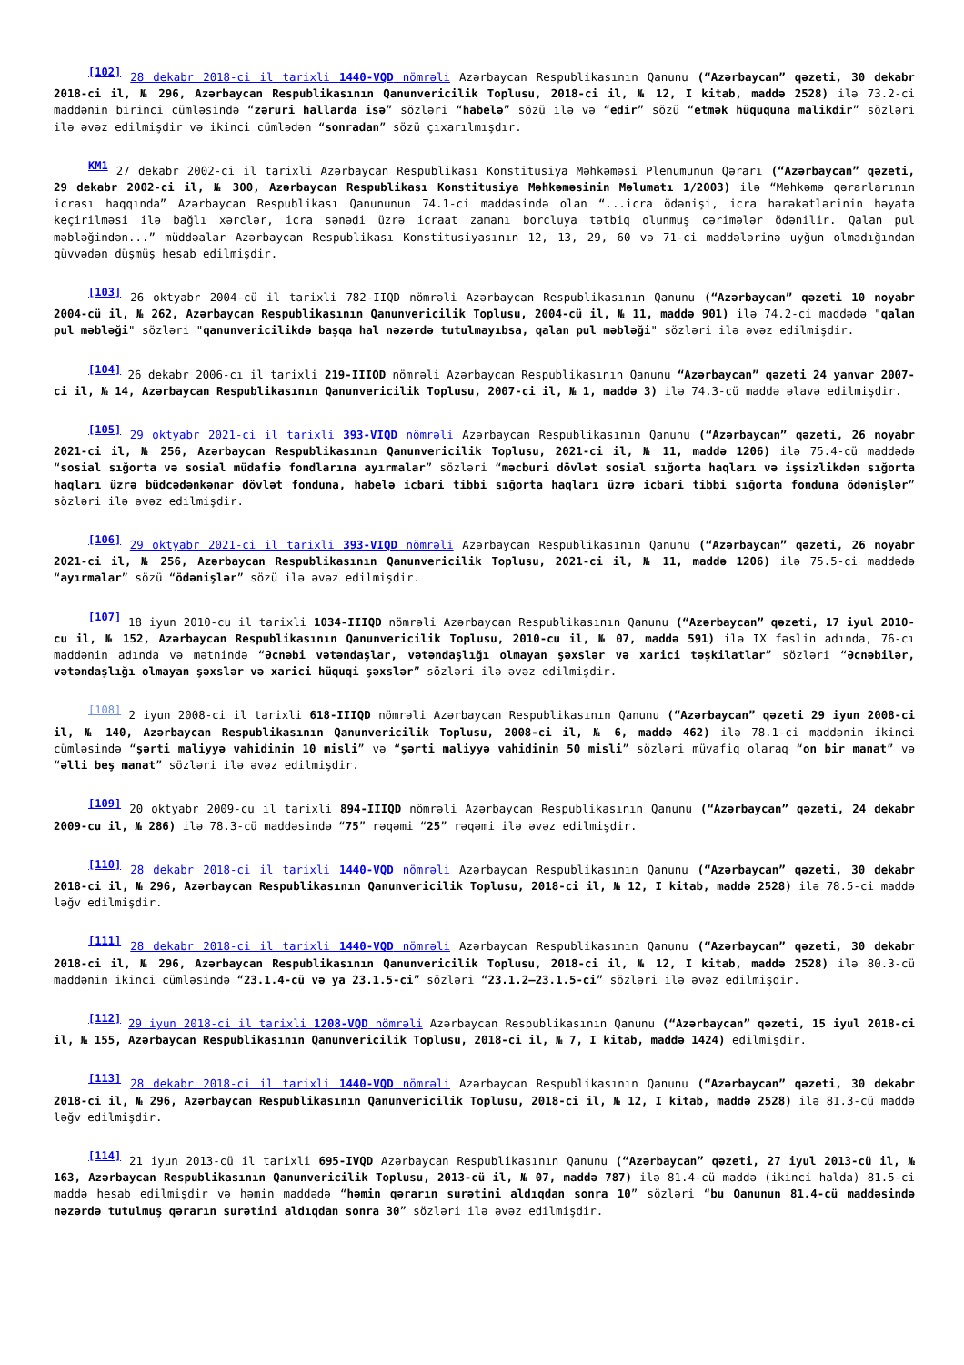<sup>[102]</sup> 28 dekabr 2018-ci il tarixli 1440-VQD nömrəli Azərbaycan Respublikasının Qanunu (“Azərbaycan” qəzeti, 30 dekabr 2018-ci il, № 296, Azərbaycan Respublikasının Qanunvericilik Toplusu, 2018-ci il, № 12, I kitab, maddə 2528) ilə 73.2-ci maddənin birinci cümləsində “zəruri hallarda isə” sözləri “habelə” sözü ilə və “edir” sözü “etmək hüququna malikdir” sözləri ilə əvəz edilmişdir və ikinci cümlədən “sonradan” sözü çıxarılmışdır.
<sup>KM1</sup> 27 dekabr 2002-ci il tarixli Azərbaycan Respublikası Konstitusiya Məhkəməsi Plenumunun Qərarı (“Azərbaycan” qəzeti, 29 dekabr 2002-ci il, № 300, Azərbaycan Respublikası Konstitusiya Məhkəməsinin Məlumatı 1/2003) ilə “Məhkəmə qərarlarının icrası haqqında” Azərbaycan Respublikası Qanununun 74.1-ci maddəsində olan “...icra ödənişi, icra hərəkətlərinin həyata keçirilməsi ilə bağlı xərclər, icra sənədi üzrə icraat zamanı borcluya tətbiq olunmuş cərimələr ödənilir. Qalan pul məbləğindən...” müddəalar Azərbaycan Respublikası Konstitusiyasının 12, 13, 29, 60 və 71-ci maddələrinə uyğun olmadığından qüvvədən düşmüş hesab edilmişdir.
<sup>[103]</sup> 26 oktyabr 2004-cü il tarixli 782-IIQD nömrəli Azərbaycan Respublikasının Qanunu (“Azərbaycan” qəzeti 10 noyabr 2004-cü il, № 262, Azərbaycan Respublikasının Qanunvericilik Toplusu, 2004-cü il, № 11, maddə 901) ilə 74.2-ci maddədə "qalan pul məbləği" sözləri "qanunvericilikdə başqa hal nəzərdə tutulmayıbsa, qalan pul məbləği" sözləri ilə əvəz edilmişdir.
<sup>[104]</sup> 26 dekabr 2006-cı il tarixli 219-IIIQD nömrəli Azərbaycan Respublikasının Qanunu “Azərbaycan” qəzeti 24 yanvar 2007-ci il, № 14, Azərbaycan Respublikasının Qanunvericilik Toplusu, 2007-ci il, № 1, maddə 3) ilə 74.3-cü maddə əlavə edilmişdir.
<sup>[105]</sup> 29 oktyabr 2021-ci il tarixli 393-VIQD nömrəli Azərbaycan Respublikasının Qanunu (“Azərbaycan” qəzeti, 26 noyabr 2021-ci il, № 256, Azərbaycan Respublikasının Qanunvericilik Toplusu, 2021-ci il, № 11, maddə 1206) ilə 75.4-cü maddədə “sosial sığorta və sosial müdafiə fondlarına ayırmalar” sözləri “məcburi dövlət sosial sığorta haqları və işsizlikdən sığorta haqları üzrə büdcədənkənar dövlət fonduna, habelə icbari tibbi sığorta haqları üzrə icbari tibbi sığorta fonduna ödənişlər” sözləri ilə əvəz edilmişdir.
<sup>[106]</sup> 29 oktyabr 2021-ci il tarixli 393-VIQD nömrəli Azərbaycan Respublikasının Qanunu (“Azərbaycan” qəzeti, 26 noyabr 2021-ci il, № 256, Azərbaycan Respublikasının Qanunvericilik Toplusu, 2021-ci il, № 11, maddə 1206) ilə 75.5-ci maddədə “ayırmalar” sözü “ödənişlər” sözü ilə əvəz edilmişdir.
<sup>[107]</sup> 18 iyun 2010-cu il tarixli 1034-IIIQD nömrəli Azərbaycan Respublikasının Qanunu (“Azərbaycan” qəzeti, 17 iyul 2010-cu il, № 152, Azərbaycan Respublikasının Qanunvericilik Toplusu, 2010-cu il, № 07, maddə 591) ilə IX fəslin adında, 76-cı maddənin adında və mətnində “Əcnəbi vətəndaşlar, vətəndaşlığı olmayan şəxslər və xarici təşkilatlar” sözləri “Əcnəbilər, vətəndaşlığı olmayan şəxslər və xarici hüquqi şəxslər” sözləri ilə əvəz edilmişdir.
<sup>[108]</sup> 2 iyun 2008-ci il tarixli 618-IIIQD nömrəli Azərbaycan Respublikasının Qanunu (“Azərbaycan” qəzeti 29 iyun 2008-ci il, № 140, Azərbaycan Respublikasının Qanunvericilik Toplusu, 2008-ci il, № 6, maddə 462) ilə 78.1-ci maddənin ikinci cümləsində “şərti maliyyə vahidinin 10 misli” və “şərti maliyyə vahidinin 50 misli” sözləri müvafiq olaraq “on bir manat” və “əlli beş manat” sözləri ilə əvəz edilmişdir.
<sup>[109]</sup> 20 oktyabr 2009-cu il tarixli 894-IIIQD nömrəli Azərbaycan Respublikasının Qanunu (“Azərbaycan” qəzeti, 24 dekabr 2009-cu il, № 286) ilə 78.3-cü maddəsində “75” rəqəmi “25” rəqəmi ilə əvəz edilmişdir.
<sup>[110]</sup> 28 dekabr 2018-ci il tarixli 1440-VQD nömrəli Azərbaycan Respublikasının Qanunu (“Azərbaycan” qəzeti, 30 dekabr 2018-ci il, № 296, Azərbaycan Respublikasının Qanunvericilik Toplusu, 2018-ci il, № 12, I kitab, maddə 2528) ilə 78.5-ci maddə ləğv edilmişdir.
<sup>[111]</sup> 28 dekabr 2018-ci il tarixli 1440-VQD nömrəli Azərbaycan Respublikasının Qanunu (“Azərbaycan” qəzeti, 30 dekabr 2018-ci il, № 296, Azərbaycan Respublikasının Qanunvericilik Toplusu, 2018-ci il, № 12, I kitab, maddə 2528) ilə 80.3-cü maddənin ikinci cümləsində “23.1.4-cü və ya 23.1.5-ci” sözləri “23.1.2–23.1.5-ci” sözləri ilə əvəz edilmişdir.
<sup>[112]</sup> 29 iyun 2018-ci il tarixli 1208-VQD nömrəli Azərbaycan Respublikasının Qanunu (“Azərbaycan” qəzeti, 15 iyul 2018-ci il, № 155, Azərbaycan Respublikasının Qanunvericilik Toplusu, 2018-ci il, № 7, I kitab, maddə 1424) edilmişdir.
<sup>[113]</sup> 28 dekabr 2018-ci il tarixli 1440-VQD nömrəli Azərbaycan Respublikasının Qanunu (“Azərbaycan” qəzeti, 30 dekabr 2018-ci il, № 296, Azərbaycan Respublikasının Qanunvericilik Toplusu, 2018-ci il, № 12, I kitab, maddə 2528) ilə 81.3-cü maddə ləğv edilmişdir.
<sup>[114]</sup> 21 iyun 2013-cü il tarixli 695-IVQD Azərbaycan Respublikasının Qanunu (“Azərbaycan” qəzeti, 27 iyul 2013-cü il, № 163, Azərbaycan Respublikasının Qanunvericilik Toplusu, 2013-cü il, № 07, maddə 787) ilə 81.4-cü maddə (ikinci halda) 81.5-ci maddə hesab edilmişdir və həmin maddədə “həmin qərarın surətini aldıqdan sonra 10” sözləri “bu Qanunun 81.4-cü maddəsində nəzərdə tutulmuş qərarın surətini aldıqdan sonra 30” sözləri ilə əvəz edilmişdir.